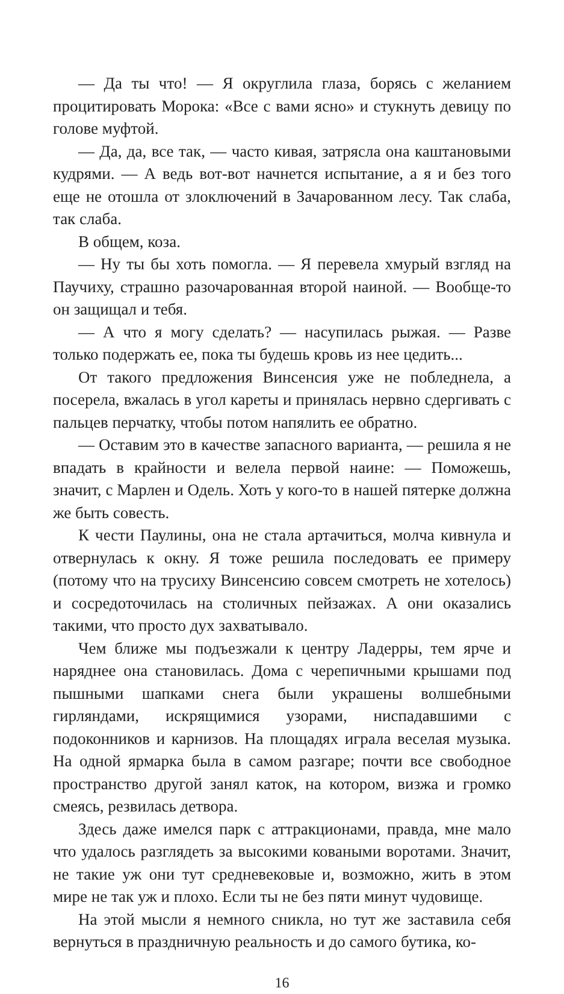— Да ты что! — Я округлила глаза, борясь с желанием процитировать Морока: «Все с вами ясно» и стукнуть девицу по голове муфтой.
— Да, да, все так, — часто кивая, затрясла она каштановыми кудрями. — А ведь вот-вот начнется испытание, а я и без того еще не отошла от злоключений в Зачарованном лесу. Так слаба, так слаба.
В общем, коза.
— Ну ты бы хоть помогла. — Я перевела хмурый взгляд на Паучиху, страшно разочарованная второй наиной. — Вообще-то он защищал и тебя.
— А что я могу сделать? — насупилась рыжая. — Разве только подержать ее, пока ты будешь кровь из нее цедить...
От такого предложения Винсенсия уже не побледнела, а посерела, вжалась в угол кареты и принялась нервно сдергивать с пальцев перчатку, чтобы потом напялить ее обратно.
— Оставим это в качестве запасного варианта, — решила я не впадать в крайности и велела первой наине: — Поможешь, значит, с Марлен и Одель. Хоть у кого-то в нашей пятерке должна же быть совесть.
К чести Паулины, она не стала артачиться, молча кивнула и отвернулась к окну. Я тоже решила последовать ее примеру (потому что на трусиху Винсенсию совсем смотреть не хотелось) и сосредоточилась на столичных пейзажах. А они оказались такими, что просто дух захватывало.
Чем ближе мы подъезжали к центру Ладерры, тем ярче и наряднее она становилась. Дома с черепичными крышами под пышными шапками снега были украшены волшебными гирляндами, искрящимися узорами, ниспадавшими с подоконников и карнизов. На площадях играла веселая музыка. На одной ярмарка была в самом разгаре; почти все свободное пространство другой занял каток, на котором, визжа и громко смеясь, резвилась детвора.
Здесь даже имелся парк с аттракционами, правда, мне мало что удалось разглядеть за высокими коваными воротами. Значит, не такие уж они тут средневековые и, возможно, жить в этом мире не так уж и плохо. Если ты не без пяти минут чудовище.
На этой мысли я немного сникла, но тут же заставила себя вернуться в праздничную реальность и до самого бутика, ко-
16